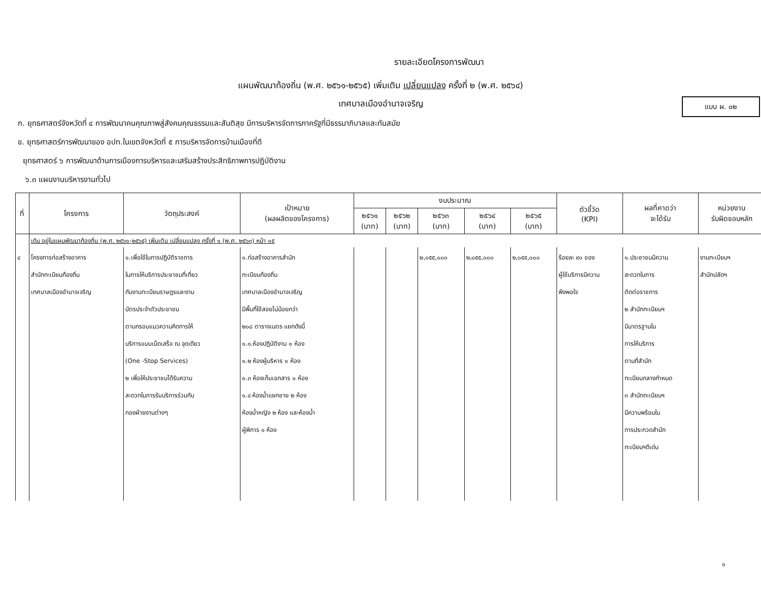แบบ ผ. ๐๒
รายละเอียดโครงการพัฒนา
แผนพัฒนาท้องถิ่น (พ.ศ. ๒๕๖๑-๒๕๖๕) เพิ่มเติม เปลี่ยนแปลง ครั้งที่ ๒ (พ.ศ. ๒๕๖๔)
เทศบาลเมืองอำนาจเจริญ
ก. ยุทธศาสตร์จังหวัดที่ ๔ การพัฒนาคนคุณภาพสู่สังคมคุณธรรมและสันติสุข มีการบริหารจัดการภาครัฐที่มีธรรมาภิบาลและทันสมัย
ข. ยุทธศาสตร์การพัฒนาของ อปท.ในเขตจังหวัดที่ ๕ การบริหารจัดการบ้านเมืองที่ดี
ยุทธศาสตร์ ๖ การพัฒนาด้านการเมืองการบริหารและเสริมสร้างประสิทธิภาพการปฏิบัติงาน
๖.๓ แผนงานบริหารงานทั่วไป
| ที่ | โครงการ | วัตถุประสงค์ | เป้าหมาย (ผลผลิตของโครงการ) | งบประมาณ | | | | | ตัวชี้วัด (KPI) | ผลที่คาดว่า จะได้รับ | หน่วยงาน รับผิดชอบหลัก |
| --- | --- | --- | --- | --- | --- | --- | --- | --- | --- | --- | --- |
| | | | | ๒๕๖๑ (บาท) | ๒๕๖๒ (บาท) | ๒๕๖๓ (บาท) | ๒๕๖๔ (บาท) | ๒๕๖๕ (บาท) | | | |
| | เดิม อยู่ในแผนพัฒนาท้องถิ่น (พ.ศ. ๒๕๖๑-๒๕๖๕) เพิ่มเติม เปลี่ยนแปลง ครั้งที่ ๑ (พ.ศ. ๒๕๖๓) หน้า ๑๕ | | | | | | | | | | |
| ๔ | โครงการก่อสร้างอาคาร สำนักทะเบียนท้องถิ่น เทศบาลเมืองอำนาจเจริญ | ๑.เพื่อใช้ในการปฏิบัติราชการ ในการให้บริการประชาชนที่เกี่ยว กับงานทะเบียนราษฎรและงาน บัตรประจำตัวประชาชน ตามกรอบแนวความคิดการให้ บริการแบบเบ็ดเสร็จ ณ จุดเดียว (One -Stop Services) ๒ เพื่อให้ประชาชนได้รับความ สะดวกในการรับบริการร่วมกับ กองฝ่ายงานต่างๆ | ๑.ก่อสร้างอาคารสำนัก ทะเบียนท้องถิ่น เทศบาลเมืองอำนาจเจริญ มีพื้นที่ใช้สอยไม่น้อยกว่า ๒๐๘ ตารางเมตร แยกดังนี้ ๑.๑.ห้องปฏิบัติงาน ๑ ห้อง ๑.๒ ห้องผู้บริหาร ๑ ห้อง ๑.๓ ห้องเก็บเอกสาร ๑ ห้อง ๑.๔ ห้องน้ำแยกชาย ๒ ห้อง ห้องน้ำหญิง ๒ ห้อง และห้องน้ำ ผู้พิการ ๑ ห้อง | | | ๒,๐๕๕,๐๐๐ | ๒,๐๕๕,๐๐๐ | ๒,๐๕๕,๐๐๐ | ร้อยละ ๙๐ ของ ผู้ใช้บริการมีความ พึงพอใจ | ๑.ประชาชนมีความ สะดวกในการ ติดต่อราชการ ๒ สำนักทะเบียนฯ มีมาตรฐานใน การให้บริการ ตามที่สำนัก ทะเบียนกลางกำหนด ๓ สำนักทะเบียนฯ มีความพร้อมใน การประกวดสำนัก ทะเบียนฯดีเด่น | งานทะเบียนฯ สำนักปลัดฯ |
๑